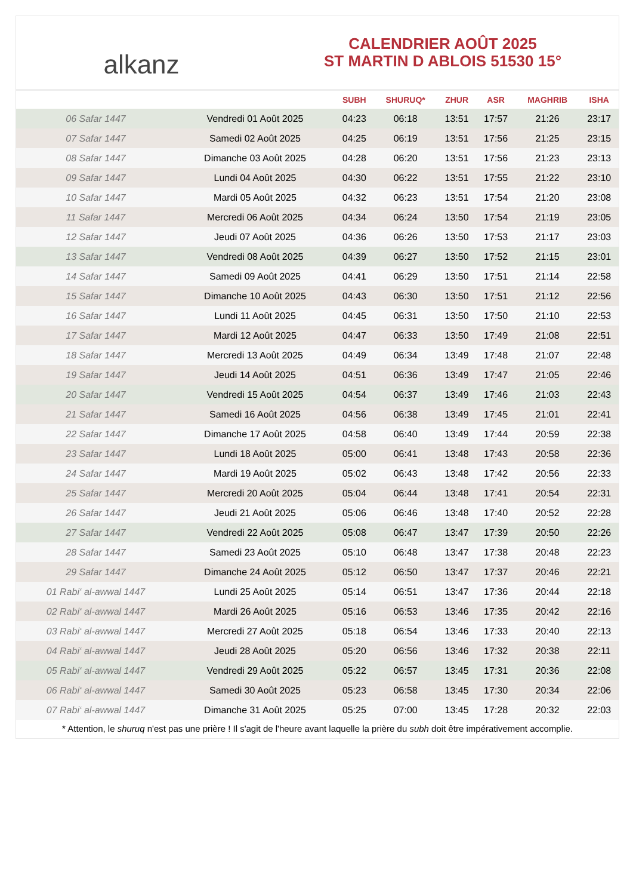alkanz
CALENDRIER AOÛT 2025
ST MARTIN D ABLOIS 51530 15°
| | | SUBH | SHURUQ* | ZHUR | ASR | MAGHRIB | ISHA |
| --- | --- | --- | --- | --- | --- | --- | --- |
| 06 Safar 1447 | Vendredi 01 Août 2025 | 04:23 | 06:18 | 13:51 | 17:57 | 21:26 | 23:17 |
| 07 Safar 1447 | Samedi 02 Août 2025 | 04:25 | 06:19 | 13:51 | 17:56 | 21:25 | 23:15 |
| 08 Safar 1447 | Dimanche 03 Août 2025 | 04:28 | 06:20 | 13:51 | 17:56 | 21:23 | 23:13 |
| 09 Safar 1447 | Lundi 04 Août 2025 | 04:30 | 06:22 | 13:51 | 17:55 | 21:22 | 23:10 |
| 10 Safar 1447 | Mardi 05 Août 2025 | 04:32 | 06:23 | 13:51 | 17:54 | 21:20 | 23:08 |
| 11 Safar 1447 | Mercredi 06 Août 2025 | 04:34 | 06:24 | 13:50 | 17:54 | 21:19 | 23:05 |
| 12 Safar 1447 | Jeudi 07 Août 2025 | 04:36 | 06:26 | 13:50 | 17:53 | 21:17 | 23:03 |
| 13 Safar 1447 | Vendredi 08 Août 2025 | 04:39 | 06:27 | 13:50 | 17:52 | 21:15 | 23:01 |
| 14 Safar 1447 | Samedi 09 Août 2025 | 04:41 | 06:29 | 13:50 | 17:51 | 21:14 | 22:58 |
| 15 Safar 1447 | Dimanche 10 Août 2025 | 04:43 | 06:30 | 13:50 | 17:51 | 21:12 | 22:56 |
| 16 Safar 1447 | Lundi 11 Août 2025 | 04:45 | 06:31 | 13:50 | 17:50 | 21:10 | 22:53 |
| 17 Safar 1447 | Mardi 12 Août 2025 | 04:47 | 06:33 | 13:50 | 17:49 | 21:08 | 22:51 |
| 18 Safar 1447 | Mercredi 13 Août 2025 | 04:49 | 06:34 | 13:49 | 17:48 | 21:07 | 22:48 |
| 19 Safar 1447 | Jeudi 14 Août 2025 | 04:51 | 06:36 | 13:49 | 17:47 | 21:05 | 22:46 |
| 20 Safar 1447 | Vendredi 15 Août 2025 | 04:54 | 06:37 | 13:49 | 17:46 | 21:03 | 22:43 |
| 21 Safar 1447 | Samedi 16 Août 2025 | 04:56 | 06:38 | 13:49 | 17:45 | 21:01 | 22:41 |
| 22 Safar 1447 | Dimanche 17 Août 2025 | 04:58 | 06:40 | 13:49 | 17:44 | 20:59 | 22:38 |
| 23 Safar 1447 | Lundi 18 Août 2025 | 05:00 | 06:41 | 13:48 | 17:43 | 20:58 | 22:36 |
| 24 Safar 1447 | Mardi 19 Août 2025 | 05:02 | 06:43 | 13:48 | 17:42 | 20:56 | 22:33 |
| 25 Safar 1447 | Mercredi 20 Août 2025 | 05:04 | 06:44 | 13:48 | 17:41 | 20:54 | 22:31 |
| 26 Safar 1447 | Jeudi 21 Août 2025 | 05:06 | 06:46 | 13:48 | 17:40 | 20:52 | 22:28 |
| 27 Safar 1447 | Vendredi 22 Août 2025 | 05:08 | 06:47 | 13:47 | 17:39 | 20:50 | 22:26 |
| 28 Safar 1447 | Samedi 23 Août 2025 | 05:10 | 06:48 | 13:47 | 17:38 | 20:48 | 22:23 |
| 29 Safar 1447 | Dimanche 24 Août 2025 | 05:12 | 06:50 | 13:47 | 17:37 | 20:46 | 22:21 |
| 01 Rabi‘ al-awwal 1447 | Lundi 25 Août 2025 | 05:14 | 06:51 | 13:47 | 17:36 | 20:44 | 22:18 |
| 02 Rabi‘ al-awwal 1447 | Mardi 26 Août 2025 | 05:16 | 06:53 | 13:46 | 17:35 | 20:42 | 22:16 |
| 03 Rabi‘ al-awwal 1447 | Mercredi 27 Août 2025 | 05:18 | 06:54 | 13:46 | 17:33 | 20:40 | 22:13 |
| 04 Rabi‘ al-awwal 1447 | Jeudi 28 Août 2025 | 05:20 | 06:56 | 13:46 | 17:32 | 20:38 | 22:11 |
| 05 Rabi‘ al-awwal 1447 | Vendredi 29 Août 2025 | 05:22 | 06:57 | 13:45 | 17:31 | 20:36 | 22:08 |
| 06 Rabi‘ al-awwal 1447 | Samedi 30 Août 2025 | 05:23 | 06:58 | 13:45 | 17:30 | 20:34 | 22:06 |
| 07 Rabi‘ al-awwal 1447 | Dimanche 31 Août 2025 | 05:25 | 07:00 | 13:45 | 17:28 | 20:32 | 22:03 |
* Attention, le shuruq n'est pas une prière ! Il s'agit de l'heure avant laquelle la prière du subh doit être impérativement accomplie.